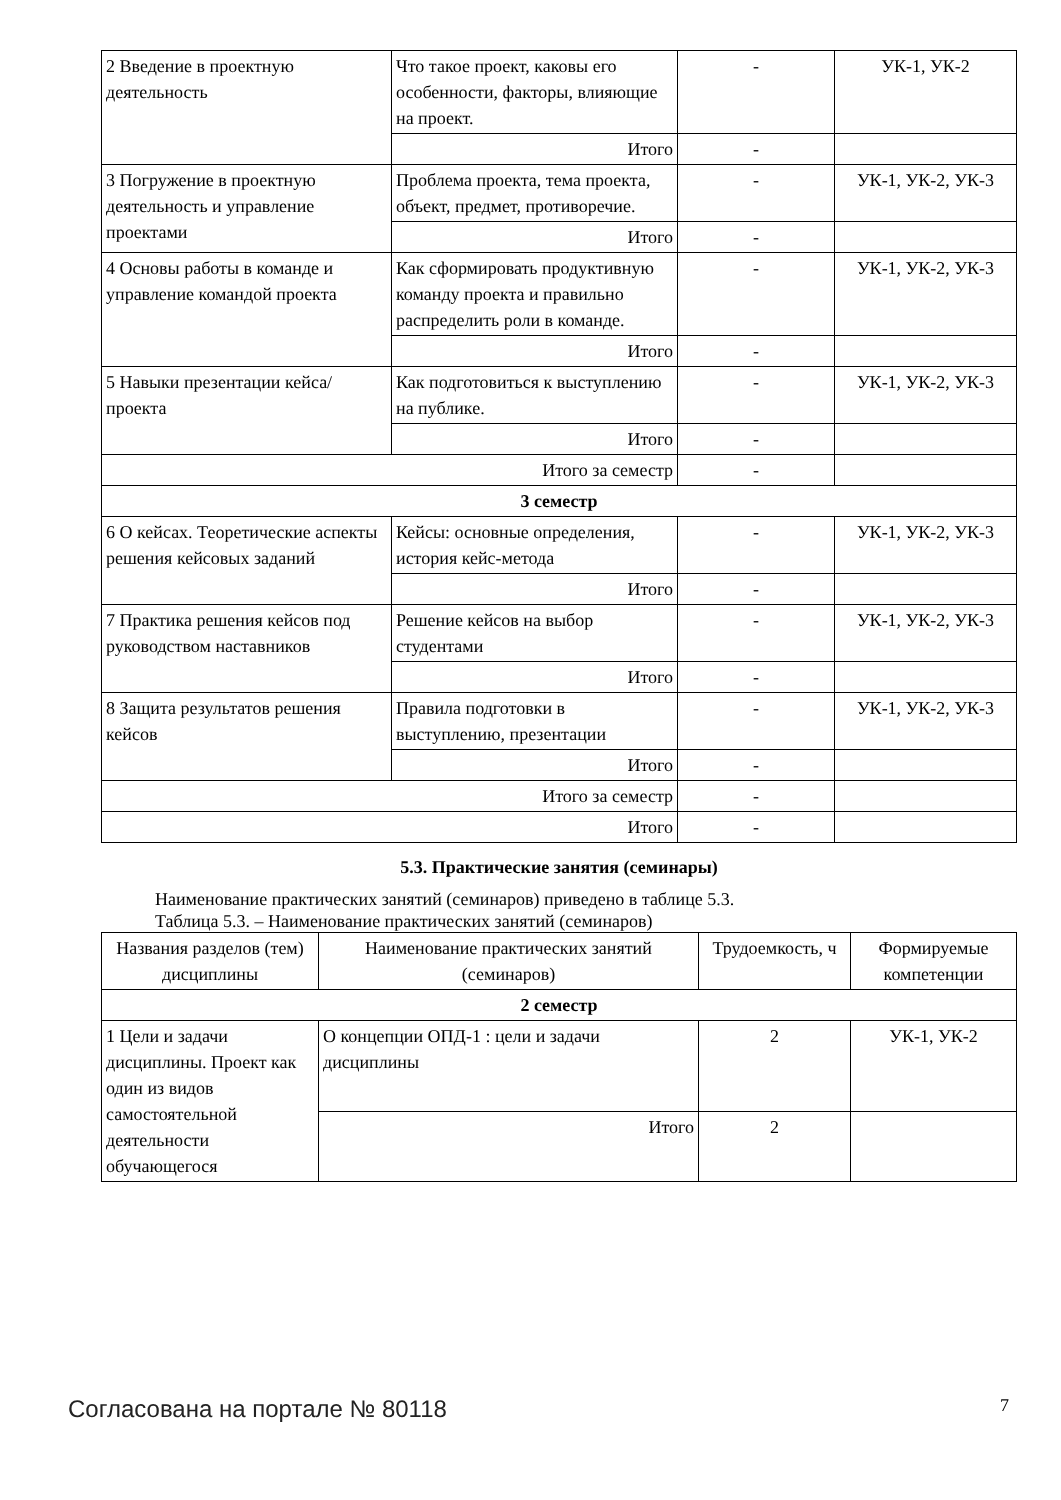| 2 Введение в проектную деятельность | Что такое проект, каковы его особенности, факторы, влияющие на проект. | - | УК-1, УК-2 |
| | Итого | - | |
| 3 Погружение в проектную деятельность и управление проектами | Проблема проекта, тема проекта, объект, предмет, противоречие. | - | УК-1, УК-2, УК-3 |
| | Итого | - | |
| 4 Основы работы в команде и управление командой проекта | Как сформировать продуктивную команду проекта и правильно распределить роли в команде. | - | УК-1, УК-2, УК-3 |
| | Итого | - | |
| 5 Навыки презентации кейса/проекта | Как подготовиться к выступлению на публике. | - | УК-1, УК-2, УК-3 |
| | Итого | - | |
| Итого за семестр | | - | |
| 3 семестр | | | |
| 6 О кейсах. Теоретические аспекты решения кейсовых заданий | Кейсы: основные определения, история кейс-метода | - | УК-1, УК-2, УК-3 |
| | Итого | - | |
| 7 Практика решения кейсов под руководством наставников | Решение кейсов на выбор студентами | - | УК-1, УК-2, УК-3 |
| | Итого | - | |
| 8 Защита результатов решения кейсов | Правила подготовки в выступлению, презентации | - | УК-1, УК-2, УК-3 |
| | Итого | - | |
| Итого за семестр | | - | |
| Итого | | - | |
5.3. Практические занятия (семинары)
Наименование практических занятий (семинаров) приведено в таблице 5.3.
Таблица 5.3. – Наименование практических занятий (семинаров)
| Названия разделов (тем) дисциплины | Наименование практических занятий (семинаров) | Трудоемкость, ч | Формируемые компетенции |
| --- | --- | --- | --- |
| 2 семестр | | | |
| 1 Цели и задачи дисциплины. Проект как один из видов самостоятельной деятельности обучающегося | О концепции ОПД-1 : цели и задачи дисциплины | 2 | УК-1, УК-2 |
| | Итого | 2 | |
Согласована на портале № 80118 7